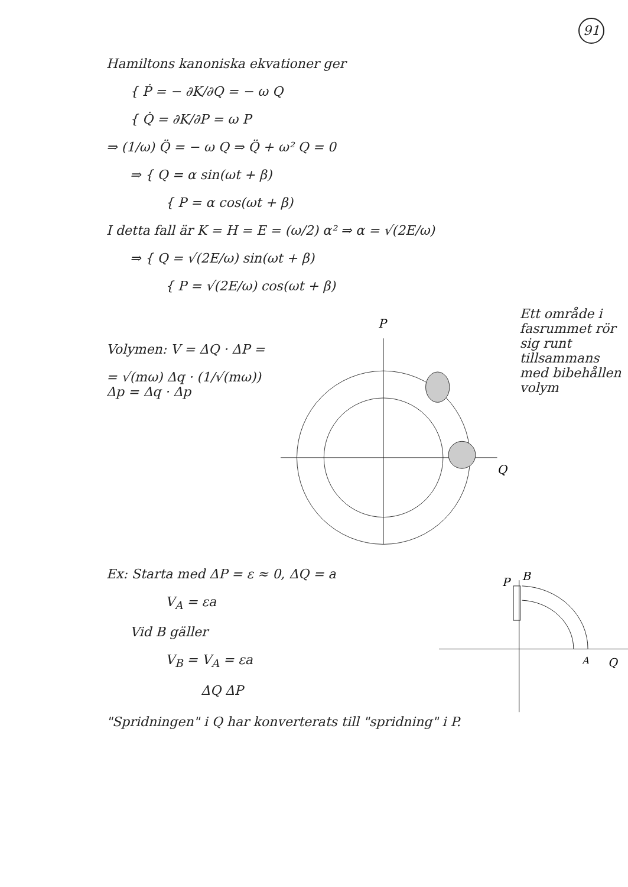91
Hamiltons kanoniska ekvationer ger
{ Ṗ = − ∂K/∂Q = − ω Q
{ Q̇ = ∂K/∂P = ω P
⇒ (1/ω) Q̈ = − ω Q ⇒ Q̈ + ω² Q = 0
⇒ { Q = α sin(ωt + β)
{ P = α cos(ωt + β)
I detta fall är K = H = E = (ω/2) α² ⇒ α = √(2E/ω)
⇒ { Q = √(2E/ω) sin(ωt + β)
{ P = √(2E/ω) cos(ωt + β)
Volymen: V = ΔQ · ΔP =
= √(mω) Δq · (1/√(mω)) Δp = Δq · Δp
P
Q
Ett område i fasrummet rör sig runt tillsammans med bibehållen volym
Ex: Starta med ΔP = ε ≈ 0, ΔQ = a
V<sub>A</sub> = εa
Vid B gäller
V<sub>B</sub> = V<sub>A</sub> = εa
ΔQ ΔP
P
B
Q
A
"Spridningen" i Q har konverterats till "spridning" i P.